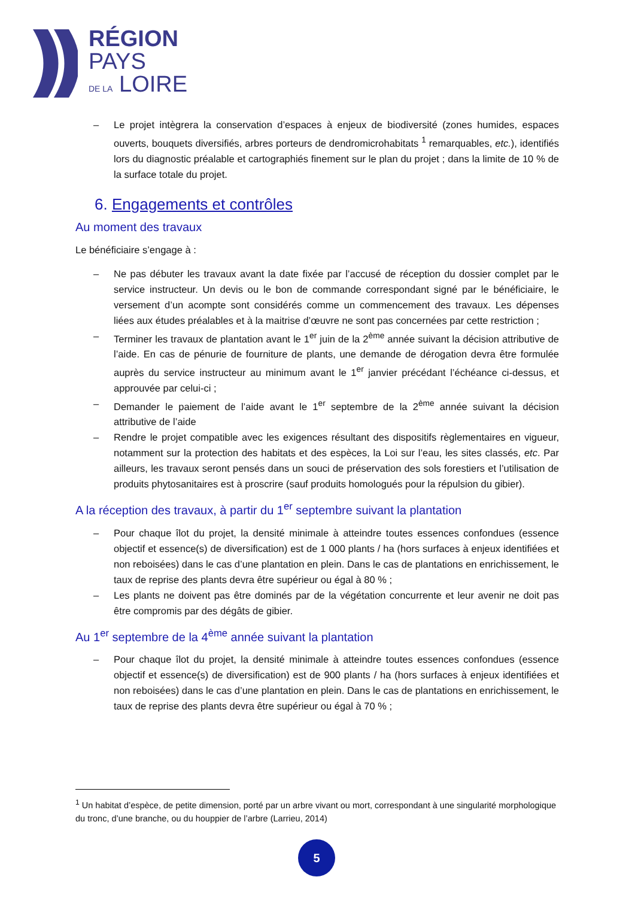RÉGION
PAYS
DE LA LOIRE
– Le projet intègrera la conservation d’espaces à enjeux de biodiversité (zones humides, espaces ouverts, bouquets diversifiés, arbres porteurs de dendromicrohabitats <sup>1</sup> remarquables, etc.), identifiés lors du diagnostic préalable et cartographiés finement sur le plan du projet ; dans la limite de 10 % de la surface totale du projet.
6. Engagements et contrôles
Au moment des travaux
Le bénéficiaire s’engage à :
– Ne pas débuter les travaux avant la date fixée par l’accusé de réception du dossier complet par le service instructeur. Un devis ou le bon de commande correspondant signé par le bénéficiaire, le versement d’un acompte sont considérés comme un commencement des travaux. Les dépenses liées aux études préalables et à la maitrise d’œuvre ne sont pas concernées par cette restriction ;
– Terminer les travaux de plantation avant le 1<sup>er</sup> juin de la 2<sup>ème</sup> année suivant la décision attributive de l’aide. En cas de pénurie de fourniture de plants, une demande de dérogation devra être formulée auprès du service instructeur au minimum avant le 1<sup>er</sup> janvier précédant l’échéance ci-dessus, et approuvée par celui-ci ;
– Demander le paiement de l’aide avant le 1<sup>er</sup> septembre de la 2<sup>ème</sup> année suivant la décision attributive de l’aide
– Rendre le projet compatible avec les exigences résultant des dispositifs règlementaires en vigueur, notamment sur la protection des habitats et des espèces, la Loi sur l’eau, les sites classés, etc. Par ailleurs, les travaux seront pensés dans un souci de préservation des sols forestiers et l’utilisation de produits phytosanitaires est à proscrire (sauf produits homologués pour la répulsion du gibier).
A la réception des travaux, à partir du 1<sup>er</sup> septembre suivant la plantation
– Pour chaque îlot du projet, la densité minimale à atteindre toutes essences confondues (essence objectif et essence(s) de diversification) est de 1 000 plants / ha (hors surfaces à enjeux identifiées et non reboisées) dans le cas d’une plantation en plein. Dans le cas de plantations en enrichissement, le taux de reprise des plants devra être supérieur ou égal à 80 % ;
– Les plants ne doivent pas être dominés par de la végétation concurrente et leur avenir ne doit pas être compromis par des dégâts de gibier.
Au 1<sup>er</sup> septembre de la 4<sup>ème</sup> année suivant la plantation
– Pour chaque îlot du projet, la densité minimale à atteindre toutes essences confondues (essence objectif et essence(s) de diversification) est de 900 plants / ha (hors surfaces à enjeux identifiées et non reboisées) dans le cas d’une plantation en plein. Dans le cas de plantations en enrichissement, le taux de reprise des plants devra être supérieur ou égal à 70 % ;
<sup>1</sup> Un habitat d’espèce, de petite dimension, porté par un arbre vivant ou mort, correspondant à une singularité morphologique du tronc, d’une branche, ou du houppier de l’arbre (Larrieu, 2014)
5